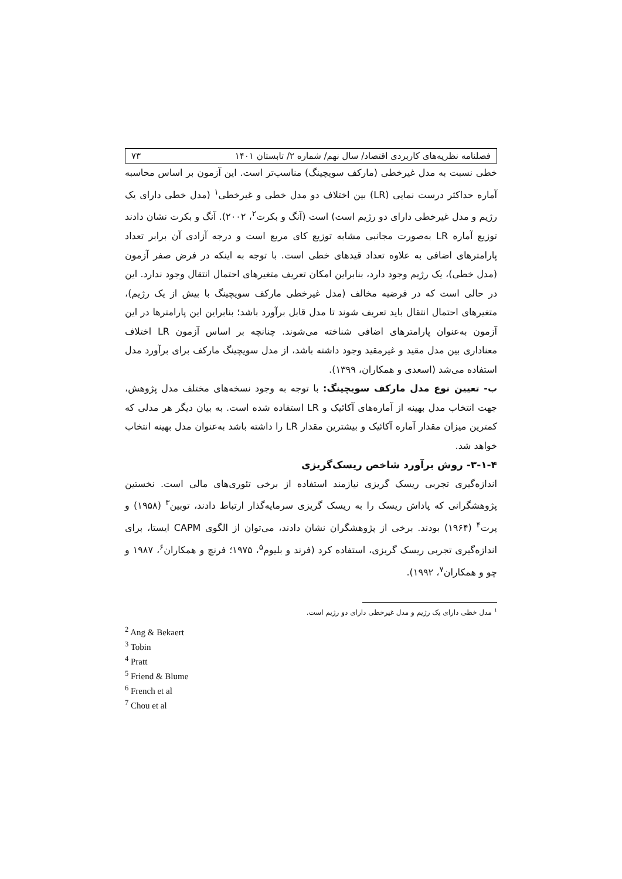فصلنامه نظریه‌های کاربردی اقتصاد/ سال نهم/ شماره ۲/ تابستان ۱۴۰۱ ۷۳
خطی نسبت به مدل غیرخطی (مارکف سویچینگ) مناسب‌تر است. این آزمون بر اساس محاسبه آماره حداکثر درست نمایی (LR) بین اختلاف دو مدل خطی و غیرخطی<sup>۱</sup> (مدل خطی دارای یک رژیم و مدل غیرخطی دارای دو رژیم است) است (آنگ و بکرت<sup>۲</sup>، ۲۰۰۲). آنگ و بکرت نشان دادند توزیع آماره LR به‌صورت مجانبی مشابه توزیع کای مربع است و درجه آزادی آن برابر تعداد پارامترهای اضافی به علاوه تعداد قیدهای خطی است. با توجه به اینکه در فرض صفر آزمون (مدل خطی)، یک رژیم وجود دارد، بنابراین امکان تعریف متغیرهای احتمال انتقال وجود ندارد. این در حالی است که در فرضیه مخالف (مدل غیرخطی مارکف سویچینگ با بیش از یک رژیم)، متغیرهای احتمال انتقال باید تعریف شوند تا مدل قابل برآورد باشد؛ بنابراین این پارامترها در این آزمون به‌عنوان پارامترهای اضافی شناخته می‌شوند. چنانچه بر اساس آزمون LR اختلاف معناداری بین مدل مقید و غیرمقید وجود داشته باشد، از مدل سویچینگ مارکف برای برآورد مدل استفاده می‌شد (اسعدی و همکاران، ۱۳۹۹).
ب- تعیین نوع مدل مارکف سویچینگ: با توجه به وجود نسخه‌های مختلف مدل پژوهش، جهت انتخاب مدل بهینه از آماره‌های آکائیک و LR استفاده شده است. به بیان دیگر هر مدلی که کمترین میزان مقدار آماره آکائیک و بیشترین مقدار LR را داشته باشد به‌عنوان مدل بهینه انتخاب خواهد شد.
۳-۱-۴- روش برآورد شاخص ریسک‌گریزی
اندازه‌گیری تجربی ریسک گریزی نیازمند استفاده از برخی تئوری‌های مالی است. نخستین پژوهشگرانی که پاداش ریسک را به ریسک گریزی سرمایه‌گذار ارتباط دادند، توبین<sup>۳</sup> (۱۹۵۸) و پرت<sup>۴</sup> (۱۹۶۴) بودند. برخی از پژوهشگران نشان دادند، می‌توان از الگوی CAPM ایستا، برای اندازه‌گیری تجربی ریسک گریزی، استفاده کرد (فرند و بلیوم<sup>۵</sup>، ۱۹۷۵؛ فرنچ و همکاران<sup>۶</sup>، ۱۹۸۷ و چو و همکاران<sup>۷</sup>، ۱۹۹۲).
<sup>۱</sup> مدل خطی دارای یک رژیم و مدل غیرخطی دارای دو رژیم است.
<sup>2</sup> Ang & Bekaert
<sup>3</sup> Tobin
<sup>4</sup> Pratt
<sup>5</sup> Friend & Blume
<sup>6</sup> French et al
<sup>7</sup> Chou et al